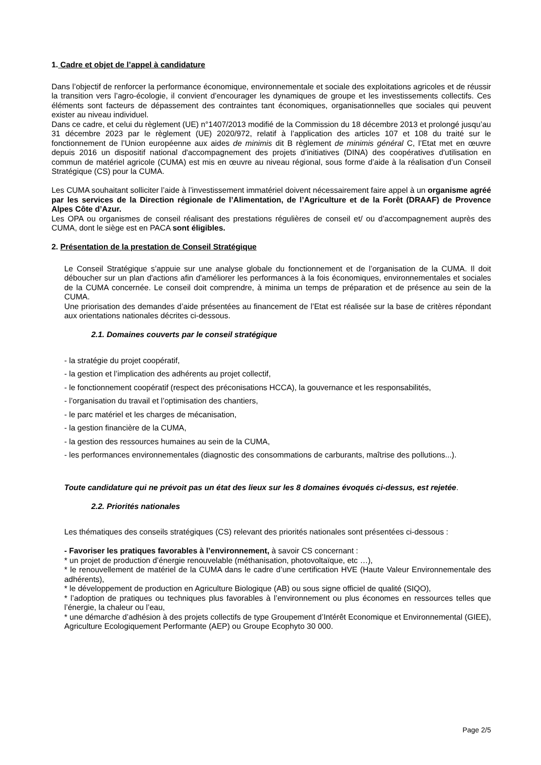1. Cadre et objet de l’appel à candidature
Dans l’objectif de renforcer la performance économique, environnementale et sociale des exploitations agricoles et de réussir la transition vers l’agro-écologie, il convient d’encourager les dynamiques de groupe et les investissements collectifs. Ces éléments sont facteurs de dépassement des contraintes tant économiques, organisationnelles que sociales qui peuvent exister au niveau individuel.
Dans ce cadre, et celui du règlement (UE) n°1407/2013 modifié de la Commission du 18 décembre 2013 et prolongé jusqu’au 31 décembre 2023 par le règlement (UE) 2020/972, relatif à l’application des articles 107 et 108 du traité sur le fonctionnement de l’Union européenne aux aides de minimis dit B règlement de minimis général C, l’Etat met en œuvre depuis 2016 un dispositif national d'accompagnement des projets d’initiatives (DINA) des coopératives d'utilisation en commun de matériel agricole (CUMA) est mis en œuvre au niveau régional, sous forme d’aide à la réalisation d’un Conseil Stratégique (CS) pour la CUMA.
Les CUMA souhaitant solliciter l’aide à l’investissement immatériel doivent nécessairement faire appel à un organisme agréé par les services de la Direction régionale de l’Alimentation, de l’Agriculture et de la Forêt (DRAAF) de Provence Alpes Côte d’Azur.
Les OPA ou organismes de conseil réalisant des prestations régulières de conseil et/ ou d’accompagnement auprès des CUMA, dont le siège est en PACA sont éligibles.
2. Présentation de la prestation de Conseil Stratégique
Le Conseil Stratégique s’appuie sur une analyse globale du fonctionnement et de l’organisation de la CUMA. Il doit déboucher sur un plan d'actions afin d'améliorer les performances à la fois économiques, environnementales et sociales de la CUMA concernée. Le conseil doit comprendre, à minima un temps de préparation et de présence au sein de la CUMA.
Une priorisation des demandes d’aide présentées au financement de l’Etat est réalisée sur la base de critères répondant aux orientations nationales décrites ci-dessous.
2.1. Domaines couverts par le conseil stratégique
- la stratégie du projet coopératif,
- la gestion et l’implication des adhérents au projet collectif,
- le fonctionnement coopératif (respect des préconisations HCCA), la gouvernance et les responsabilités,
- l’organisation du travail et l’optimisation des chantiers,
- le parc matériel et les charges de mécanisation,
- la gestion financière de la CUMA,
- la gestion des ressources humaines au sein de la CUMA,
- les performances environnementales (diagnostic des consommations de carburants, maîtrise des pollutions...).
Toute candidature qui ne prévoit pas un état des lieux sur les 8 domaines évoqués ci-dessus, est rejetée.
2.2. Priorités nationales
Les thématiques des conseils stratégiques (CS) relevant des priorités nationales sont présentées ci-dessous :
- Favoriser les pratiques favorables à l’environnement, à savoir CS concernant :
* un projet de production d’énergie renouvelable (méthanisation, photovoltaïque, etc …),
* le renouvellement de matériel de la CUMA dans le cadre d’une certification HVE (Haute Valeur Environnementale des adhérents),
* le développement de production en Agriculture Biologique (AB) ou sous signe officiel de qualité (SIQO),
* l’adoption de pratiques ou techniques plus favorables à l’environnement ou plus économes en ressources telles que l’énergie, la chaleur ou l’eau,
* une démarche d’adhésion à des projets collectifs de type Groupement d’Intérêt Economique et Environnemental (GIEE), Agriculture Ecologiquement Performante (AEP) ou Groupe Ecophyto 30 000.
Page 2/5